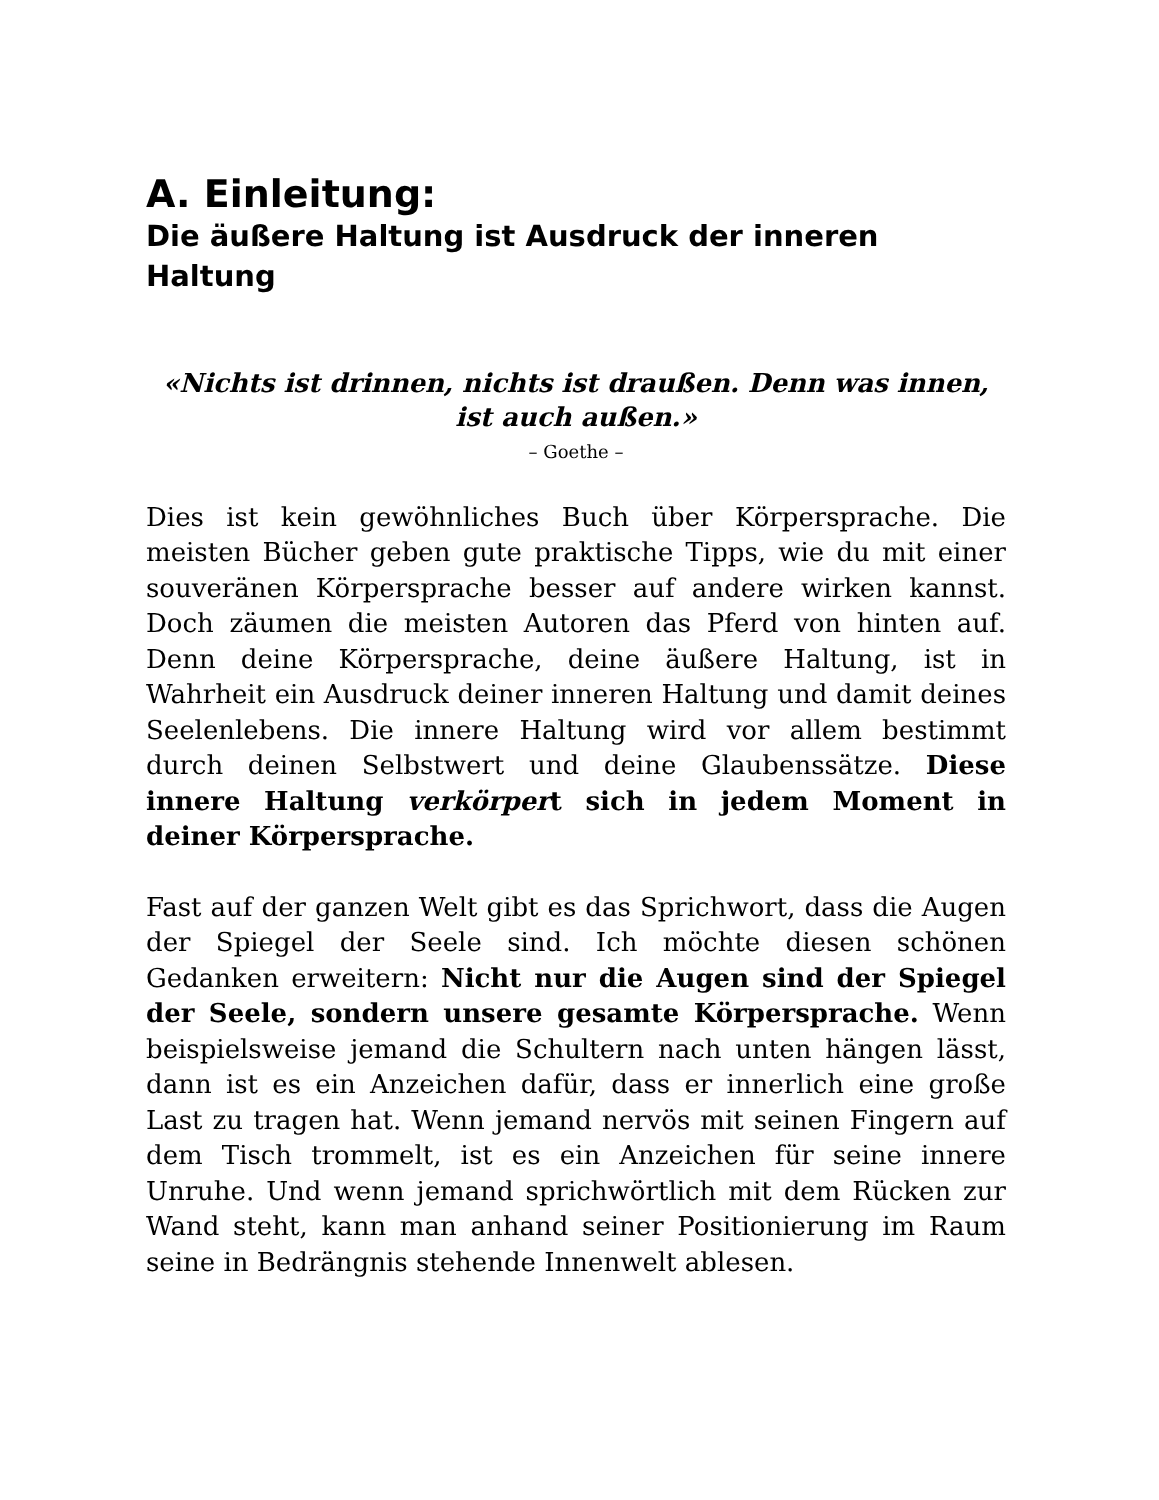A. Einleitung:
Die äußere Haltung ist Ausdruck der inneren Haltung
«Nichts ist drinnen, nichts ist draußen. Denn was innen, ist auch außen.»
– Goethe –
Dies ist kein gewöhnliches Buch über Körpersprache. Die meisten Bücher geben gute praktische Tipps, wie du mit einer souveränen Körpersprache besser auf andere wirken kannst. Doch zäumen die meisten Autoren das Pferd von hinten auf. Denn deine Körpersprache, deine äußere Haltung, ist in Wahrheit ein Ausdruck deiner inneren Haltung und damit deines Seelenlebens. Die innere Haltung wird vor allem bestimmt durch deinen Selbstwert und deine Glaubenssätze. Diese innere Haltung ver­körpert sich in jedem Moment in deiner Körpersprache.
Fast auf der ganzen Welt gibt es das Sprichwort, dass die Augen der Spiegel der Seele sind. Ich möchte diesen schönen Gedanken erweitern: Nicht nur die Augen sind der Spiegel der Seele, sondern unsere gesamte Körpersprache. Wenn beispielsweise jemand die Schultern nach unten hängen lässt, dann ist es ein Anzeichen dafür, dass er innerlich eine große Last zu tragen hat. Wenn jemand nervös mit seinen Fingern auf dem Tisch trommelt, ist es ein Anzeichen für seine innere Unruhe. Und wenn jemand sprichwörtlich mit dem Rücken zur Wand steht, kann man anhand seiner Positionierung im Raum seine in Bedrängnis stehende Innenwelt ablesen.